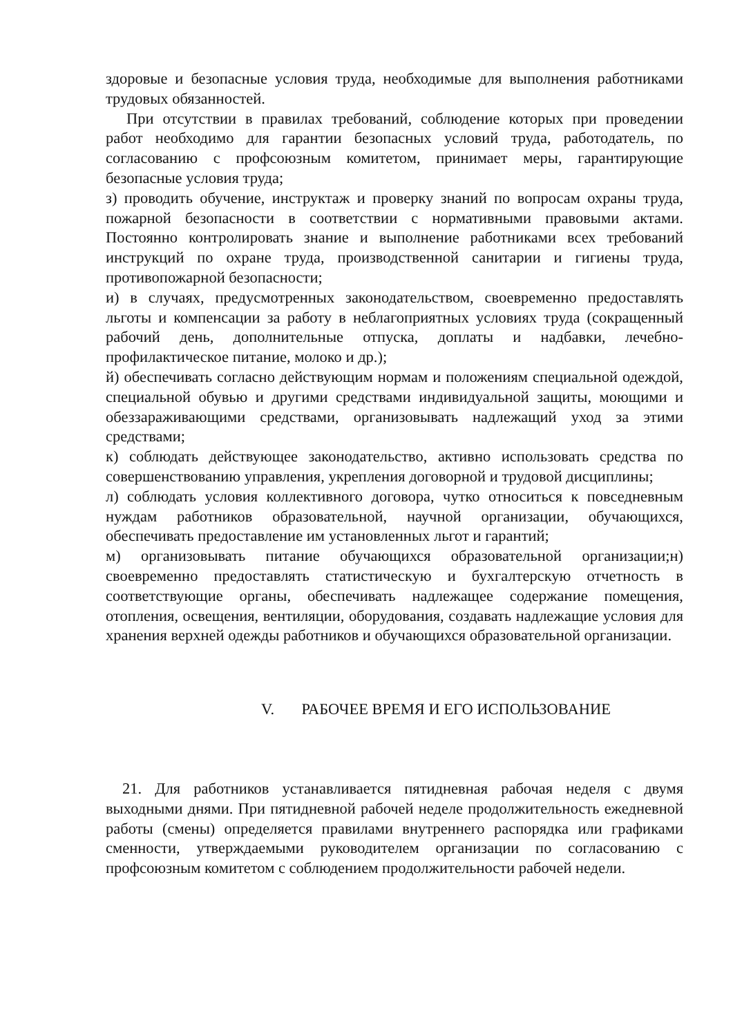здоровые и безопасные условия труда, необходимые для выполнения работниками трудовых обязанностей.
При отсутствии в правилах требований, соблюдение которых при проведении работ необходимо для гарантии безопасных условий труда, работодатель, по согласованию с профсоюзным комитетом, принимает меры, гарантирующие безопасные условия труда;
з) проводить обучение, инструктаж и проверку знаний по вопросам охраны труда, пожарной безопасности в соответствии с нормативными правовыми актами. Постоянно контролировать знание и выполнение работниками всех требований инструкций по охране труда, производственной санитарии и гигиены труда, противопожарной безопасности;
и) в случаях, предусмотренных законодательством, своевременно предоставлять льготы и компенсации за работу в неблагоприятных условиях труда (сокращенный рабочий день, дополнительные отпуска, доплаты и надбавки, лечебно-профилактическое питание, молоко и др.);
й) обеспечивать согласно действующим нормам и положениям специальной одеждой, специальной обувью и другими средствами индивидуальной защиты, моющими и обеззараживающими средствами, организовывать надлежащий уход за этими средствами;
к) соблюдать действующее законодательство, активно использовать средства по совершенствованию управления, укрепления договорной и трудовой дисциплины;
л) соблюдать условия коллективного договора, чутко относиться к повседневным нуждам работников образовательной, научной организации, обучающихся, обеспечивать предоставление им установленных льгот и гарантий;
м) организовывать питание обучающихся образовательной организации;н) своевременно предоставлять статистическую и бухгалтерскую отчетность в соответствующие органы, обеспечивать надлежащее содержание помещения, отопления, освещения, вентиляции, оборудования, создавать надлежащие условия для хранения верхней одежды работников и обучающихся образовательной организации.
V. РАБОЧЕЕ ВРЕМЯ И ЕГО ИСПОЛЬЗОВАНИЕ
21. Для работников устанавливается пятидневная рабочая неделя с двумя выходными днями. При пятидневной рабочей неделе продолжительность ежедневной работы (смены) определяется правилами внутреннего распорядка или графиками сменности, утверждаемыми руководителем организации по согласованию с профсоюзным комитетом с соблюдением продолжительности рабочей недели.